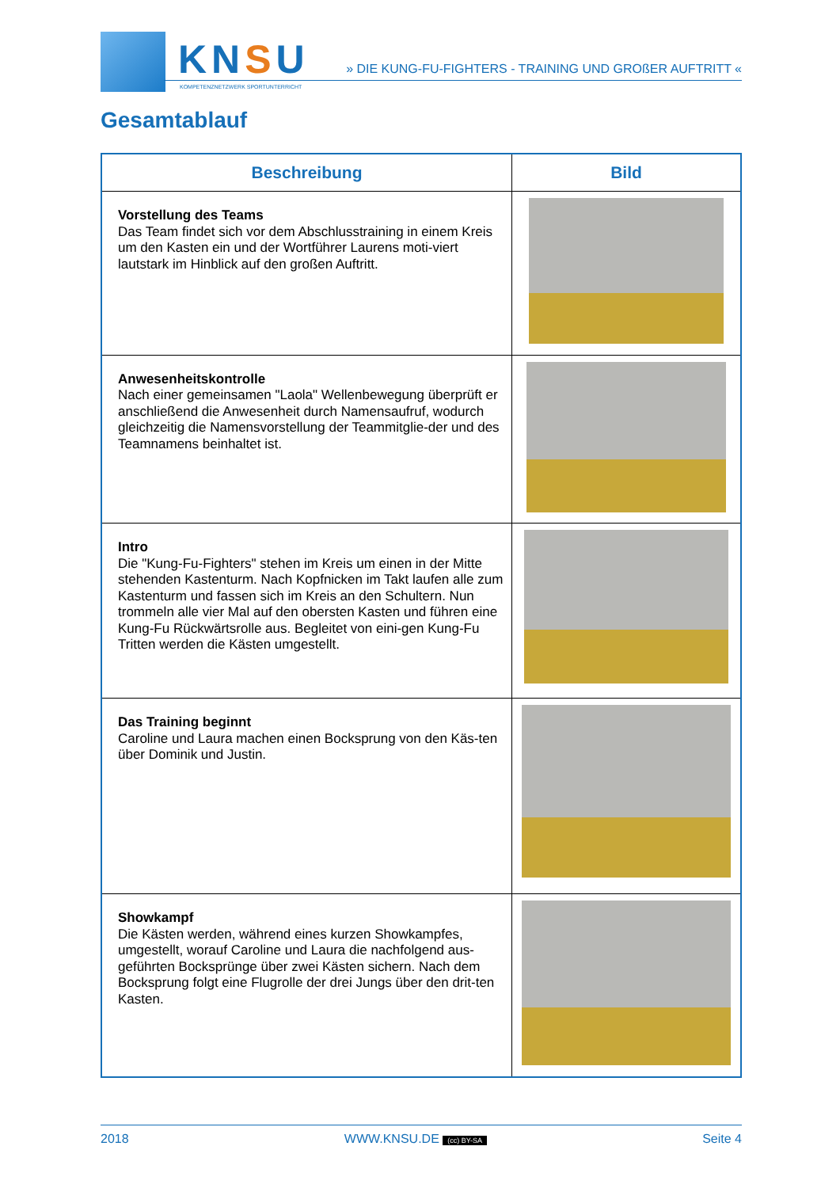KNSU
KOMPETENZNETZWERK SPORTUNTERRICHT
» DIE KUNG-FU-FIGHTERS - TRAINING UND GROßER AUFTRITT «
Gesamtablauf
| Beschreibung | Bild |
| --- | --- |
| Vorstellung des Teams Das Team findet sich vor dem Abschlusstraining in einem Kreis um den Kasten ein und der Wortführer Laurens moti-viert lautstark im Hinblick auf den großen Auftritt. | |
| Anwesenheitskontrolle Nach einer gemeinsamen "Laola" Wellenbewegung überprüft er anschließend die Anwesenheit durch Namensaufruf, wodurch gleichzeitig die Namensvorstellung der Teammitglie-der und des Teamnamens beinhaltet ist. | |
| Intro Die "Kung-Fu-Fighters" stehen im Kreis um einen in der Mitte stehenden Kastenturm. Nach Kopfnicken im Takt laufen alle zum Kastenturm und fassen sich im Kreis an den Schultern. Nun trommeln alle vier Mal auf den obersten Kasten und führen eine Kung-Fu Rückwärtsrolle aus. Begleitet von eini-gen Kung-Fu Tritten werden die Kästen umgestellt. | |
| Das Training beginnt Caroline und Laura machen einen Bocksprung von den Käs-ten über Dominik und Justin. | |
| Showkampf Die Kästen werden, während eines kurzen Showkampfes, umgestellt, worauf Caroline und Laura die nachfolgend aus-geführten Bocksprünge über zwei Kästen sichern. Nach dem Bocksprung folgt eine Flugrolle der drei Jungs über den drit-ten Kasten. | |
2018 WWW.KNSU.DE (cc) BY-SA Seite 4